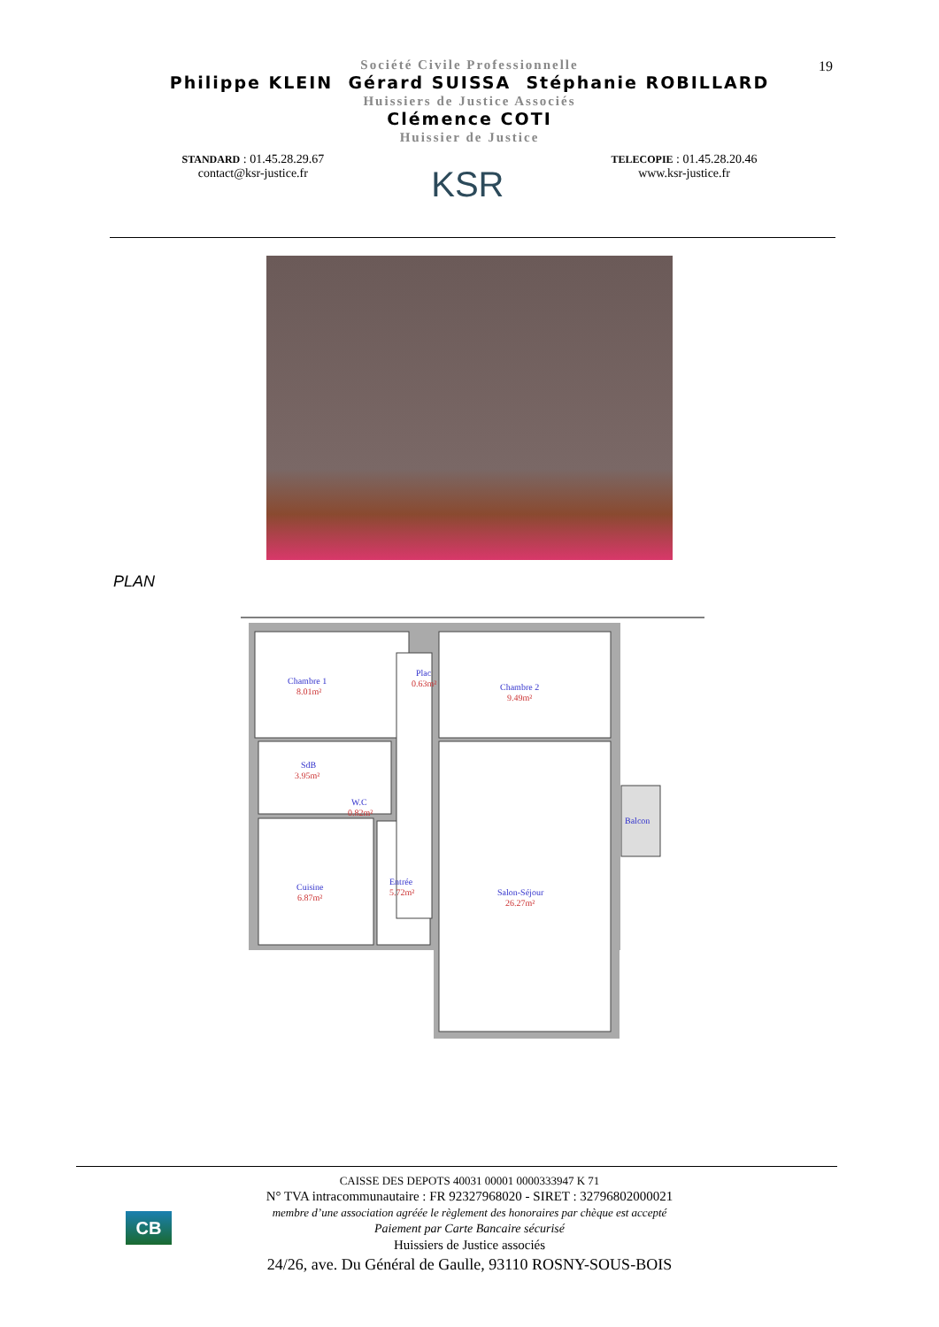19
Société Civile Professionnelle
Philippe KLEIN Gérard SUISSA Stéphanie ROBILLARD
Huissiers de Justice Associés
Clémence COTI
Huissier de Justice
STANDARD : 01.45.28.29.67
contact@ksr-justice.fr
KSR
TELECOPIE : 01.45.28.20.46
www.ksr-justice.fr
PLAN
Chambre 1
8.01m²
Plac
0.63m²
Chambre 2
9.49m²
SdB
3.95m²
W.C
0.82m²
Balcon
Cuisine
6.87m²
Entrée
5.72m²
Salon-Séjour
26.27m²
CB
CAISSE DES DEPOTS 40031 00001 0000333947 K 71
N° TVA intracommunautaire : FR 92327968020 - SIRET : 32796802000021
membre d’une association agréée le règlement des honoraires par chèque est accepté
Paiement par Carte Bancaire sécurisé
Huissiers de Justice associés
24/26, ave. Du Général de Gaulle, 93110 ROSNY-SOUS-BOIS